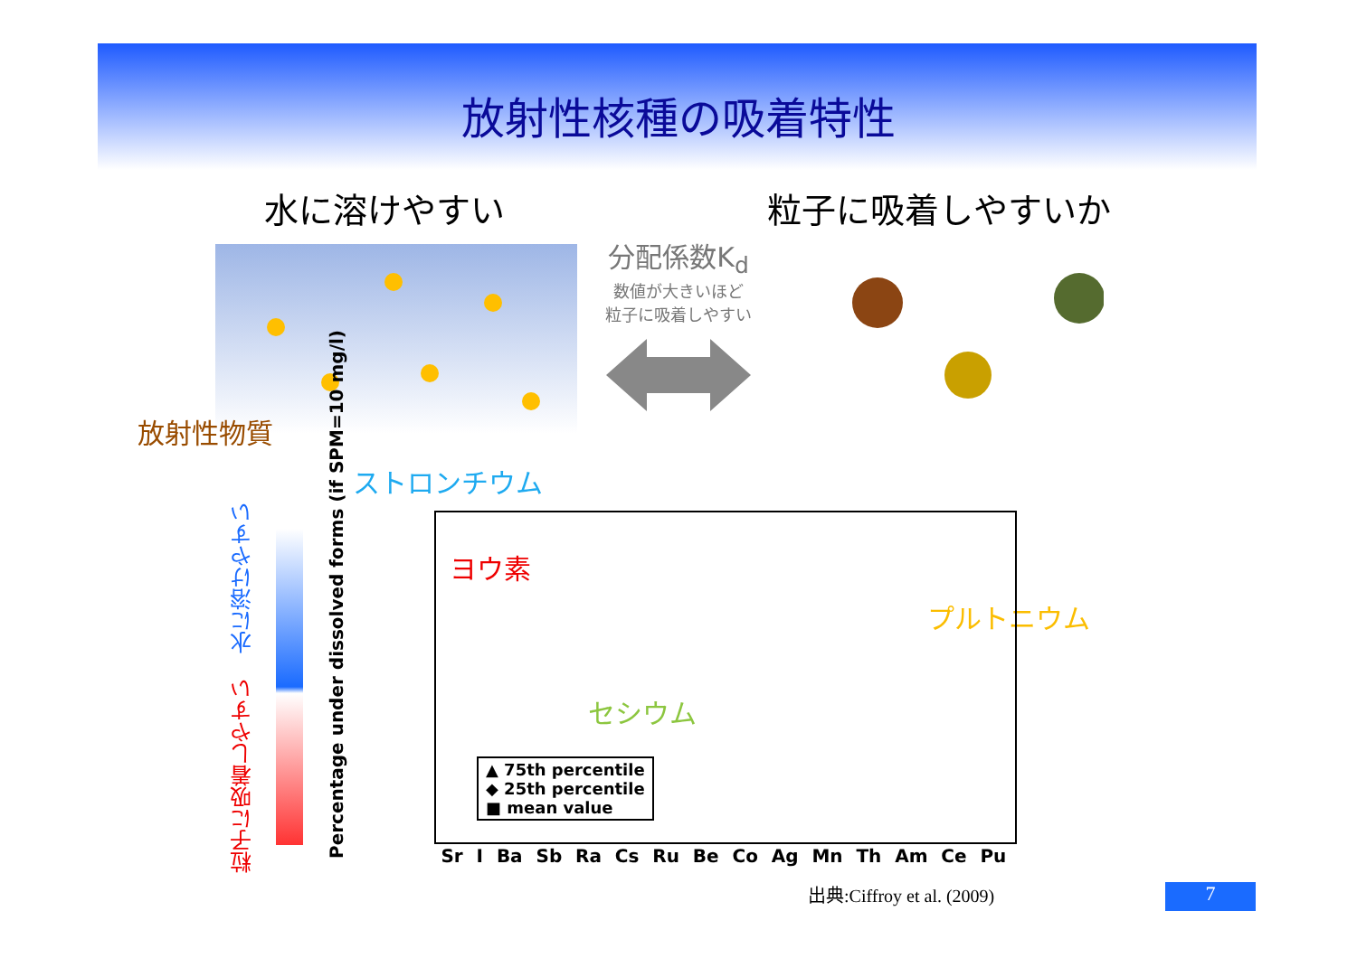放射性核種の吸着特性
水に溶けやすい 粒子に吸着しやすいか
分配係数K<sub>d</sub>
数値が大きいほど
粒子に吸着しやすい
放射性物質
ストロンチウム
ヨウ素
セシウム
プルトニウム
水に溶けやすい
粒子に吸着しやすい
Percentage under dissolved forms (if SPM=10 mg/l)
▲ 75th percentile
◆ 25th percentile
■ mean value
Sr I Ba Sb Ra Cs Ru Be Co Ag Mn Th Am Ce Pu
出典:Ciffroy et al. (2009) 7